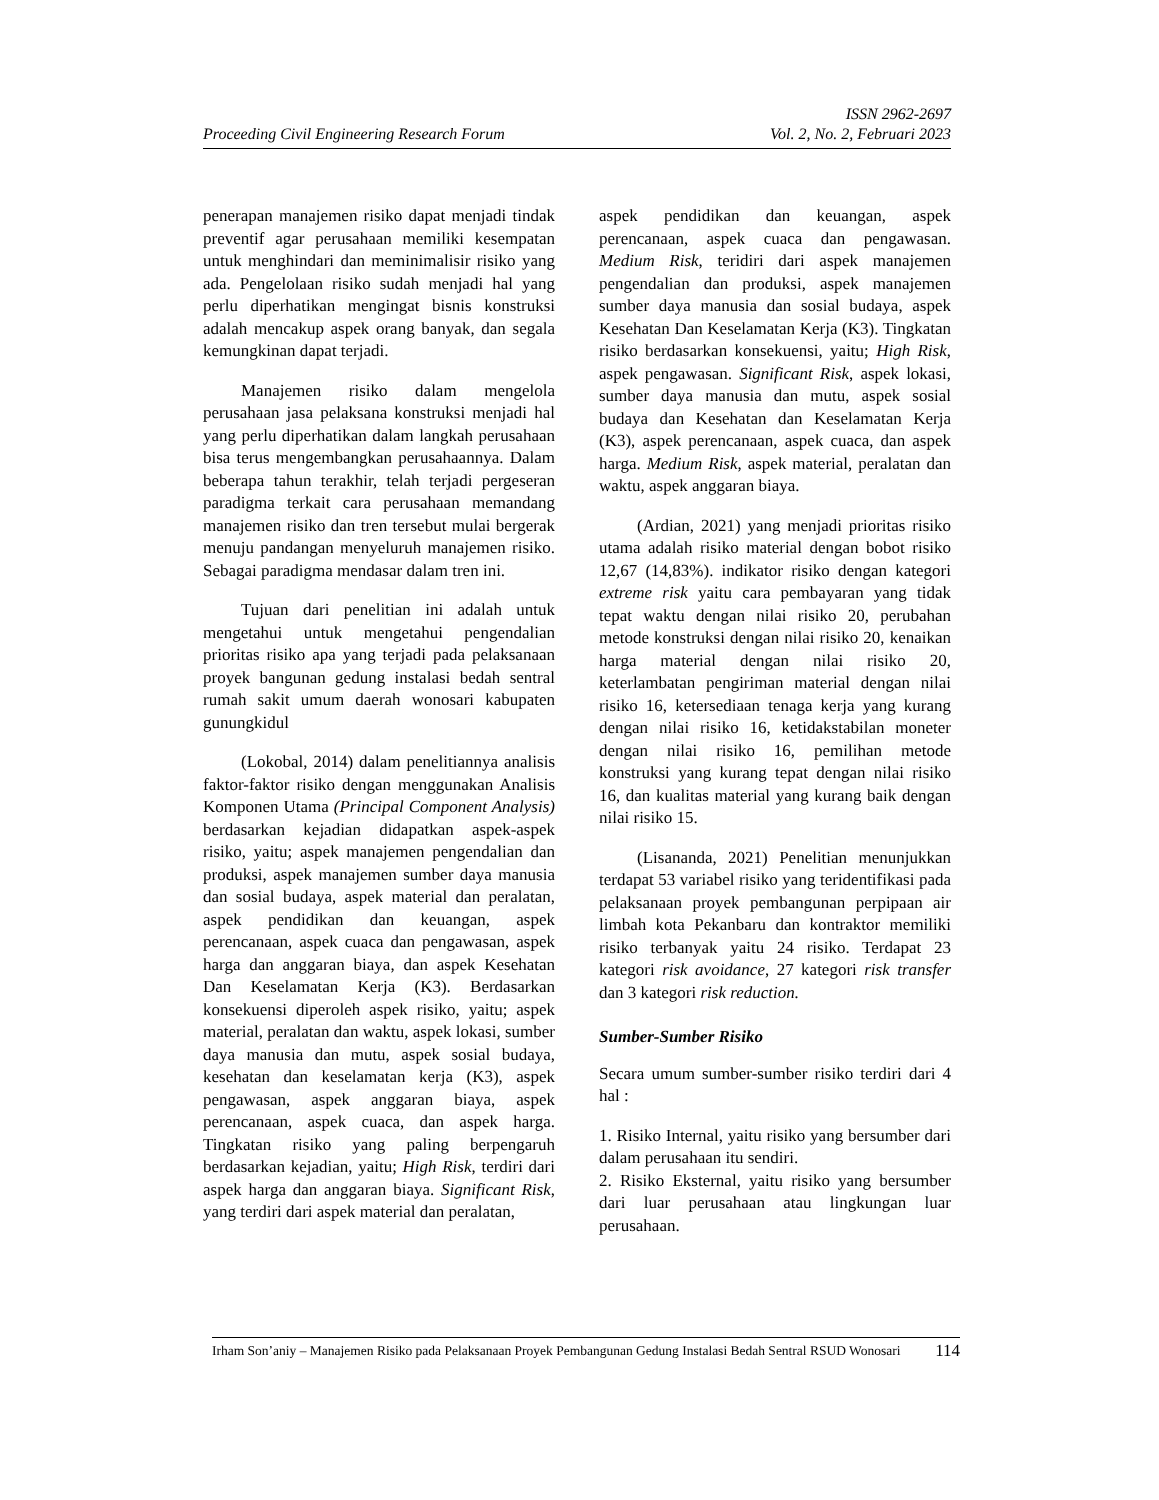ISSN 2962-2697
Proceeding Civil Engineering Research Forum Vol. 2, No. 2, Februari 2023
penerapan manajemen risiko dapat menjadi tindak preventif agar perusahaan memiliki kesempatan untuk menghindari dan meminimalisir risiko yang ada. Pengelolaan risiko sudah menjadi hal yang perlu diperhatikan mengingat bisnis konstruksi adalah mencakup aspek orang banyak, dan segala kemungkinan dapat terjadi.
Manajemen risiko dalam mengelola perusahaan jasa pelaksana konstruksi menjadi hal yang perlu diperhatikan dalam langkah perusahaan bisa terus mengembangkan perusahaannya. Dalam beberapa tahun terakhir, telah terjadi pergeseran paradigma terkait cara perusahaan memandang manajemen risiko dan tren tersebut mulai bergerak menuju pandangan menyeluruh manajemen risiko. Sebagai paradigma mendasar dalam tren ini.
Tujuan dari penelitian ini adalah untuk mengetahui untuk mengetahui pengendalian prioritas risiko apa yang terjadi pada pelaksanaan proyek bangunan gedung instalasi bedah sentral rumah sakit umum daerah wonosari kabupaten gunungkidul
(Lokobal, 2014) dalam penelitiannya analisis faktor-faktor risiko dengan menggunakan Analisis Komponen Utama (Principal Component Analysis) berdasarkan kejadian didapatkan aspek-aspek risiko, yaitu; aspek manajemen pengendalian dan produksi, aspek manajemen sumber daya manusia dan sosial budaya, aspek material dan peralatan, aspek pendidikan dan keuangan, aspek perencanaan, aspek cuaca dan pengawasan, aspek harga dan anggaran biaya, dan aspek Kesehatan Dan Keselamatan Kerja (K3). Berdasarkan konsekuensi diperoleh aspek risiko, yaitu; aspek material, peralatan dan waktu, aspek lokasi, sumber daya manusia dan mutu, aspek sosial budaya, kesehatan dan keselamatan kerja (K3), aspek pengawasan, aspek anggaran biaya, aspek perencanaan, aspek cuaca, dan aspek harga. Tingkatan risiko yang paling berpengaruh berdasarkan kejadian, yaitu; High Risk, terdiri dari aspek harga dan anggaran biaya. Significant Risk, yang terdiri dari aspek material dan peralatan,
aspek pendidikan dan keuangan, aspek perencanaan, aspek cuaca dan pengawasan. Medium Risk, teridiri dari aspek manajemen pengendalian dan produksi, aspek manajemen sumber daya manusia dan sosial budaya, aspek Kesehatan Dan Keselamatan Kerja (K3). Tingkatan risiko berdasarkan konsekuensi, yaitu; High Risk, aspek pengawasan. Significant Risk, aspek lokasi, sumber daya manusia dan mutu, aspek sosial budaya dan Kesehatan dan Keselamatan Kerja (K3), aspek perencanaan, aspek cuaca, dan aspek harga. Medium Risk, aspek material, peralatan dan waktu, aspek anggaran biaya.
(Ardian, 2021) yang menjadi prioritas risiko utama adalah risiko material dengan bobot risiko 12,67 (14,83%). indikator risiko dengan kategori extreme risk yaitu cara pembayaran yang tidak tepat waktu dengan nilai risiko 20, perubahan metode konstruksi dengan nilai risiko 20, kenaikan harga material dengan nilai risiko 20, keterlambatan pengiriman material dengan nilai risiko 16, ketersediaan tenaga kerja yang kurang dengan nilai risiko 16, ketidakstabilan moneter dengan nilai risiko 16, pemilihan metode konstruksi yang kurang tepat dengan nilai risiko 16, dan kualitas material yang kurang baik dengan nilai risiko 15.
(Lisananda, 2021) Penelitian menunjukkan terdapat 53 variabel risiko yang teridentifikasi pada pelaksanaan proyek pembangunan perpipaan air limbah kota Pekanbaru dan kontraktor memiliki risiko terbanyak yaitu 24 risiko. Terdapat 23 kategori risk avoidance, 27 kategori risk transfer dan 3 kategori risk reduction.
Sumber-Sumber Risiko
Secara umum sumber-sumber risiko terdiri dari 4 hal :
1. Risiko Internal, yaitu risiko yang bersumber dari dalam perusahaan itu sendiri.
2. Risiko Eksternal, yaitu risiko yang bersumber dari luar perusahaan atau lingkungan luar perusahaan.
Irham Son’aniy – Manajemen Risiko pada Pelaksanaan Proyek Pembangunan Gedung Instalasi Bedah Sentral RSUD Wonosari 114